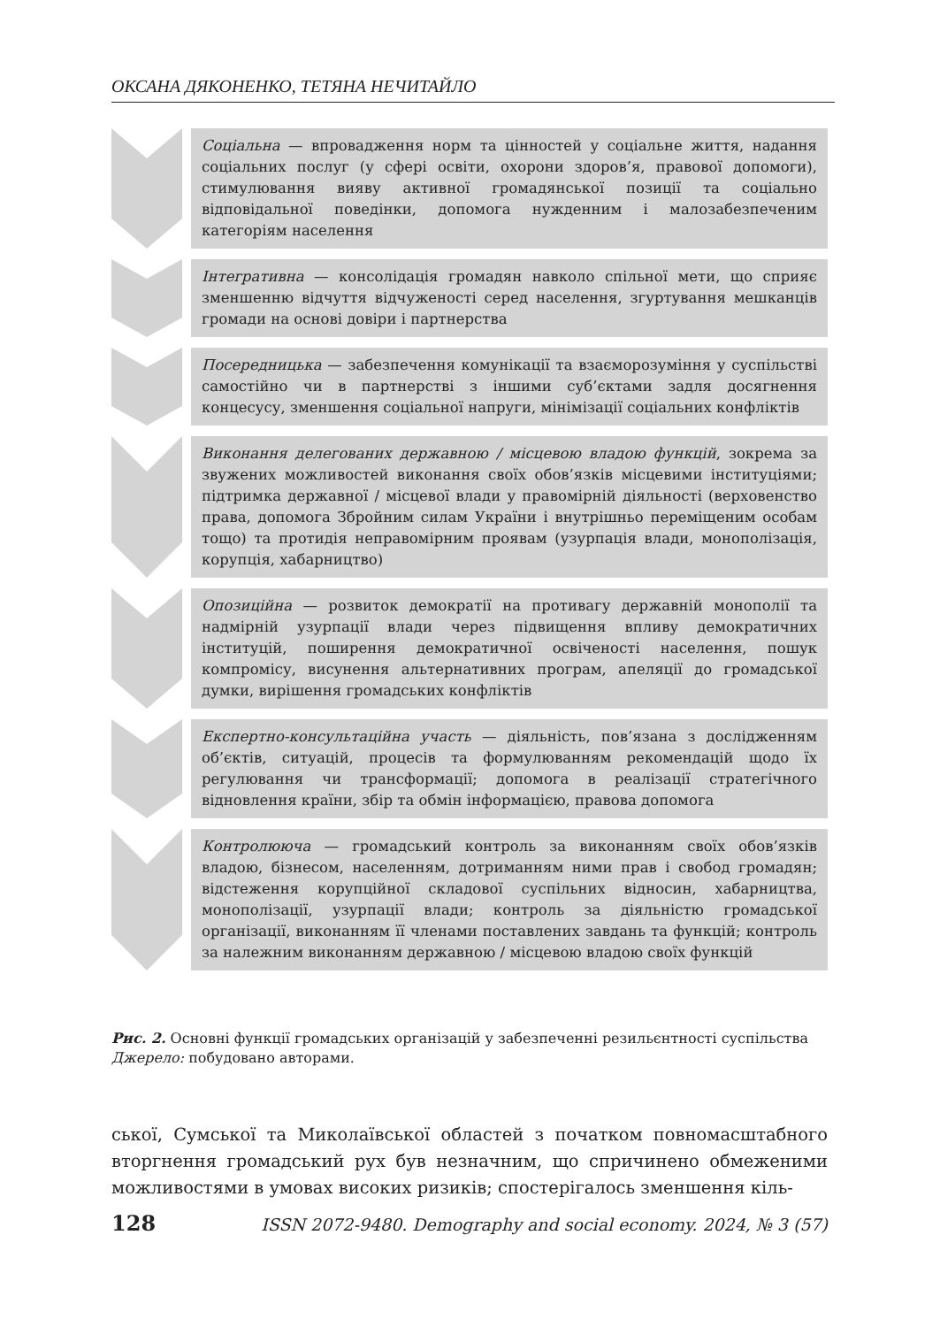ОКСАНА ДЯКОНЕНКО, ТЕТЯНА НЕЧИТАЙЛО
Соціальна — впровадження норм та цінностей у соціальне життя, надання соціальних послуг (у сфері освіти, охорони здоров’я, правової допомоги), стимулювання вияву активної громадянської позиції та соціально відповідальної поведінки, допомога нужденним і малозабезпеченим категоріям населення
Інтегративна — консолідація громадян навколо спільної мети, що сприяє зменшенню відчуття відчуженості серед населення, згуртування мешканців громади на основі довіри і партнерства
Посередницька — забезпечення комунікації та взаєморозуміння у суспільстві самостійно чи в партнерстві з іншими суб’єктами задля досягнення концесусу, зменшення соціальної напруги, мінімізації соціальних конфліктів
Виконання делегованих державною / місцевою владою функцій, зокрема за звужених можливостей виконання своїх обов’язків місцевими інституціями; підтримка державної / місцевої влади у правомірній діяльності (верховенство права, допомога Збройним силам України і внутрішньо переміщеним особам тощо) та протидія неправомірним проявам (узурпація влади, монополізація, корупція, хабарництво)
Опозиційна — розвиток демократії на противагу державній монополії та надмірній узурпації влади через підвищення впливу демократичних інституцій, поширення демократичної освіченості населення, пошук компромісу, висунення альтернативних програм, апеляції до громадської думки, вирішення громадських конфліктів
Експертно-консультаційна участь — діяльність, пов’язана з дослідженням об’єктів, ситуацій, процесів та формулюванням рекомендацій щодо їх регулювання чи трансформації; допомога в реалізації стратегічного відновлення країни, збір та обмін інформацією, правова допомога
Контролююча — громадський контроль за виконанням своїх обов’язків владою, бізнесом, населенням, дотриманням ними прав і свобод громадян; відстеження корупційної складової суспільних відносин, хабарництва, монополізації, узурпації влади; контроль за діяльністю громадської організації, виконанням її членами поставлених завдань та функцій; контроль за належним виконанням державною / місцевою владою своїх функцій
Рис. 2. Основні функції громадських організацій у забезпеченні резильєнтності суспільства
Джерело: побудовано авторами.
ської, Сумської та Миколаївської областей з початком повномасштабного вторгнення громадський рух був незначним, що спричинено обмеженими можливостями в умовах високих ризиків; спостерігалось зменшення кіль-
128 ISSN 2072-9480. Demography and social economy. 2024, № 3 (57)